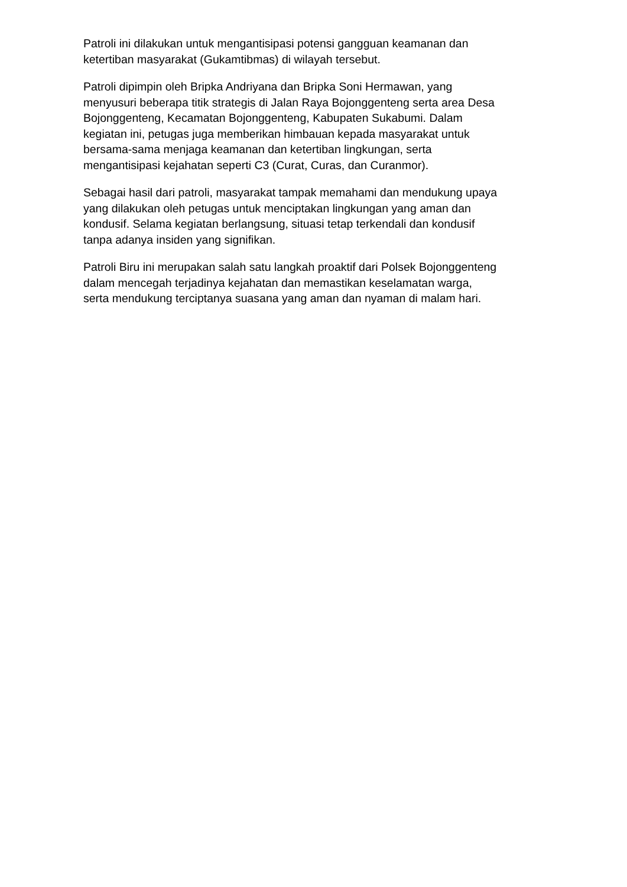Patroli ini dilakukan untuk mengantisipasi potensi gangguan keamanan dan
ketertiban masyarakat (Gukamtibmas) di wilayah tersebut.
Patroli dipimpin oleh Bripka Andriyana dan Bripka Soni Hermawan, yang
menyusuri beberapa titik strategis di Jalan Raya Bojonggenteng serta area Desa
Bojonggenteng, Kecamatan Bojonggenteng, Kabupaten Sukabumi. Dalam
kegiatan ini, petugas juga memberikan himbauan kepada masyarakat untuk
bersama-sama menjaga keamanan dan ketertiban lingkungan, serta
mengantisipasi kejahatan seperti C3 (Curat, Curas, dan Curanmor).
Sebagai hasil dari patroli, masyarakat tampak memahami dan mendukung upaya
yang dilakukan oleh petugas untuk menciptakan lingkungan yang aman dan
kondusif. Selama kegiatan berlangsung, situasi tetap terkendali dan kondusif
tanpa adanya insiden yang signifikan.
Patroli Biru ini merupakan salah satu langkah proaktif dari Polsek Bojonggenteng
dalam mencegah terjadinya kejahatan dan memastikan keselamatan warga,
serta mendukung terciptanya suasana yang aman dan nyaman di malam hari.